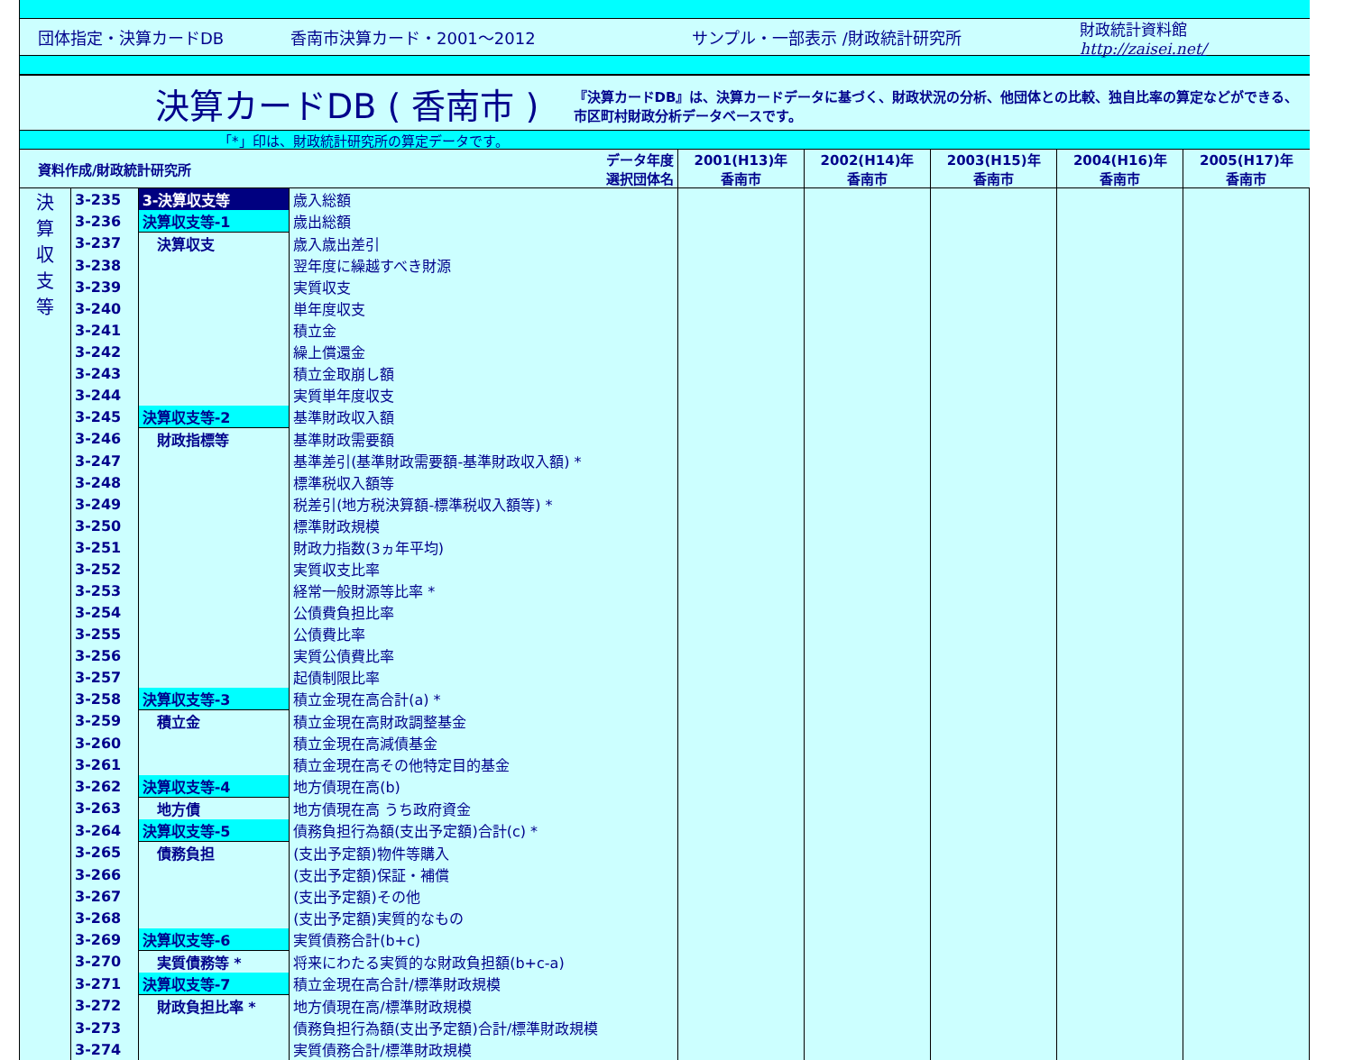団体指定・決算カードDB 香南市決算カード・2001～2012 サンプル・一部表示 /財政統計研究所 財政統計資料館
http://zaisei.net/
決算カードDB ( 香南市 ) 『決算カードDB』は、決算カードデータに基づく、財政状況の分析、他団体との比較、独自比率の算定などができる、市区町村財政分析データベースです。
「*」印は、財政統計研究所の算定データです。
| 資料作成/財政統計研究所 | | | データ年度 選択団体名 | 2001(H13)年 香南市 | 2002(H14)年 香南市 | 2003(H15)年 香南市 | 2004(H16)年 香南市 | 2005(H17)年 香南市 |
| --- | --- | --- | --- | --- | --- | --- | --- | --- |
| 決 算 収 支 等 | 3-235 | 3-決算収支等 | 歳入総額 | | | | | |
| | 3-236 | 決算収支等-1 | 歳出総額 | | | | | |
| | 3-237 | 決算収支 | 歳入歳出差引 | | | | | |
| | 3-238 | | 翌年度に繰越すべき財源 | | | | | |
| | 3-239 | | 実質収支 | | | | | |
| | 3-240 | | 単年度収支 | | | | | |
| | 3-241 | | 積立金 | | | | | |
| | 3-242 | | 繰上償還金 | | | | | |
| | 3-243 | | 積立金取崩し額 | | | | | |
| | 3-244 | | 実質単年度収支 | | | | | |
| | 3-245 | 決算収支等-2 | 基準財政収入額 | | | | | |
| | 3-246 | 財政指標等 | 基準財政需要額 | | | | | |
| | 3-247 | | 基準差引(基準財政需要額-基準財政収入額) * | | | | | |
| | 3-248 | | 標準税収入額等 | | | | | |
| | 3-249 | | 税差引(地方税決算額-標準税収入額等) * | | | | | |
| | 3-250 | | 標準財政規模 | | | | | |
| | 3-251 | | 財政力指数(3ヵ年平均) | | | | | |
| | 3-252 | | 実質収支比率 | | | | | |
| | 3-253 | | 経常一般財源等比率 * | | | | | |
| | 3-254 | | 公債費負担比率 | | | | | |
| | 3-255 | | 公債費比率 | | | | | |
| | 3-256 | | 実質公債費比率 | | | | | |
| | 3-257 | | 起債制限比率 | | | | | |
| | 3-258 | 決算収支等-3 | 積立金現在高合計(a) * | | | | | |
| | 3-259 | 積立金 | 積立金現在高財政調整基金 | | | | | |
| | 3-260 | | 積立金現在高減債基金 | | | | | |
| | 3-261 | | 積立金現在高その他特定目的基金 | | | | | |
| | 3-262 | 決算収支等-4 | 地方債現在高(b) | | | | | |
| | 3-263 | 地方債 | 地方債現在高 うち政府資金 | | | | | |
| | 3-264 | 決算収支等-5 | 債務負担行為額(支出予定額)合計(c) * | | | | | |
| | 3-265 | 債務負担 | (支出予定額)物件等購入 | | | | | |
| | 3-266 | | (支出予定額)保証・補償 | | | | | |
| | 3-267 | | (支出予定額)その他 | | | | | |
| | 3-268 | | (支出予定額)実質的なもの | | | | | |
| | 3-269 | 決算収支等-6 | 実質債務合計(b+c) | | | | | |
| | 3-270 | 実質債務等 * | 将来にわたる実質的な財政負担額(b+c-a) | | | | | |
| | 3-271 | 決算収支等-7 | 積立金現在高合計/標準財政規模 | | | | | |
| | 3-272 | 財政負担比率 * | 地方債現在高/標準財政規模 | | | | | |
| | 3-273 | | 債務負担行為額(支出予定額)合計/標準財政規模 | | | | | |
| | 3-274 | | 実質債務合計/標準財政規模 | | | | | |